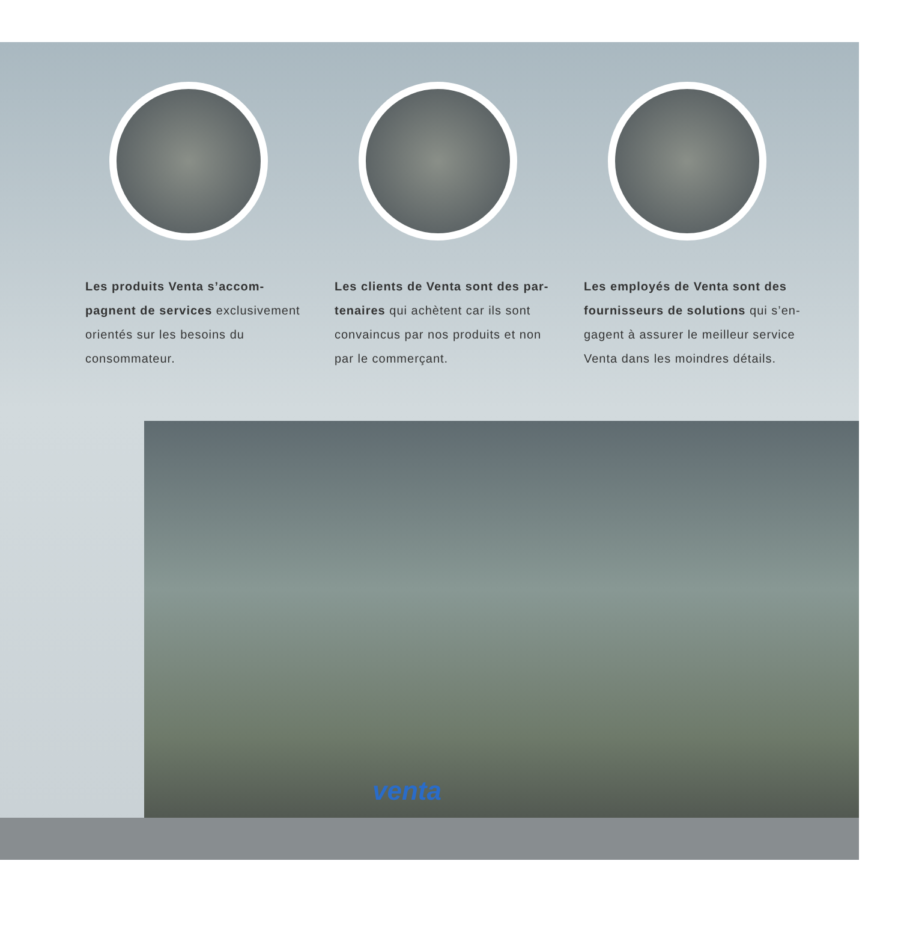Les produits Venta s’accom­pagnent de services exclusive­ment orientés sur les besoins du consommateur.
Les clients de Venta sont des par­tenaires qui achètent car ils sont convaincus par nos produits et non par le commerçant.
Les employés de Venta sont des fournisseurs de solutions qui s’en­gagent à assurer le meilleur service Venta dans les moindres détails.
venta